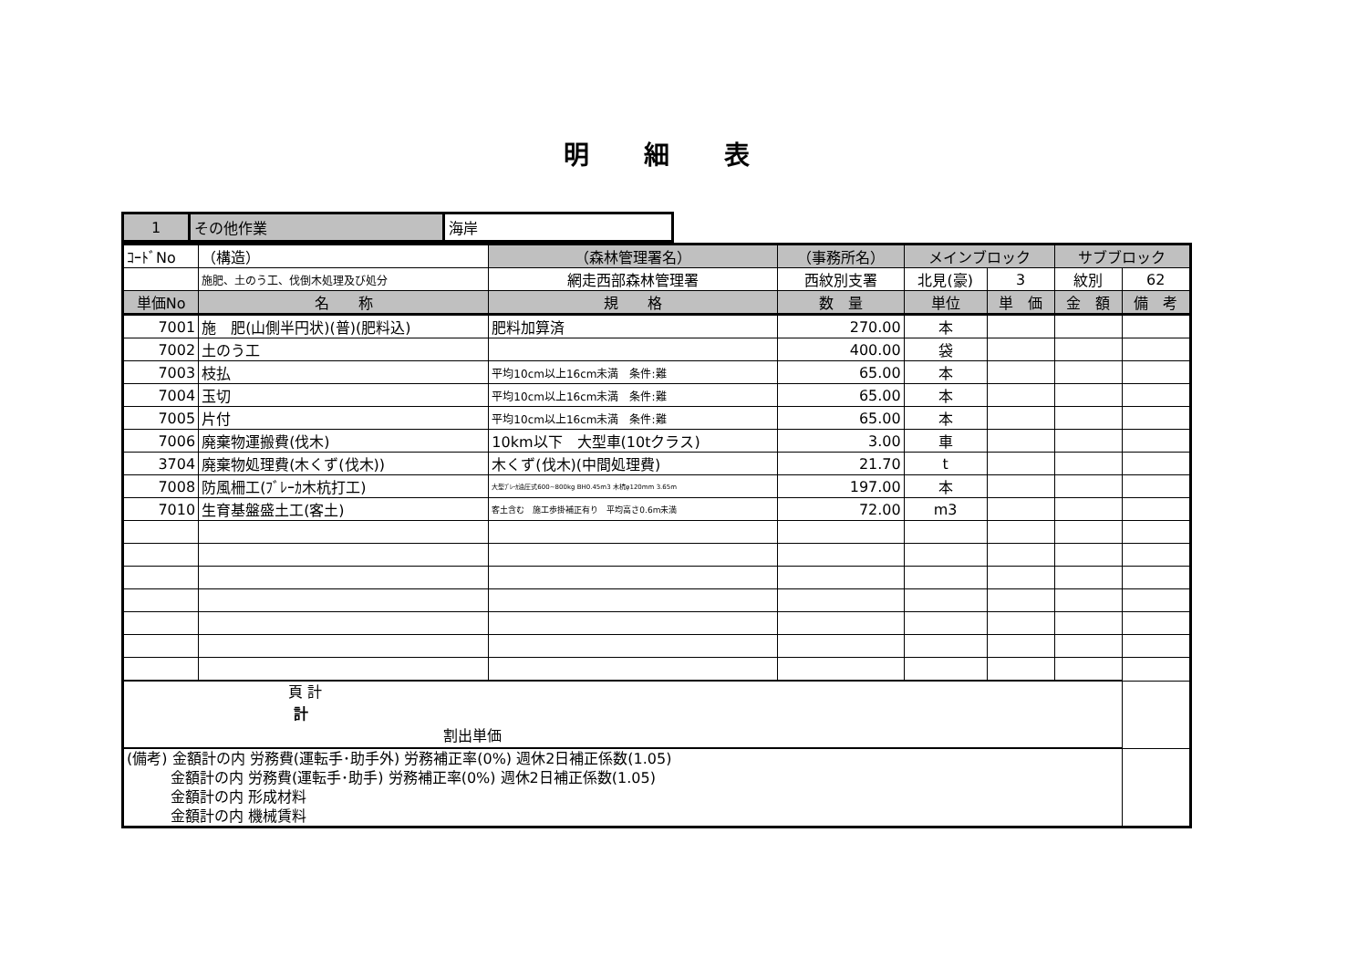明細表
| 1 | その他作業 | 海岸 |
| ｺｰﾄﾞNo | （構造） | （森林管理署名） | （事務所名） | メインブロック | | サブブロック | |
| | 施肥、土のう工、伐倒木処理及び処分 | 網走西部森林管理署 | 西紋別支署 | 北見(豪) | 3 | 紋別 | 62 |
| 単価No | 名 称 | 規 格 | 数 量 | 単位 | 単 価 | 金 額 | 備 考 |
| 7001 | 施 肥(山側半円状)(普)(肥料込) | 肥料加算済 | 270.00 | 本 | | | |
| 7002 | 土のう工 | | 400.00 | 袋 | | | |
| 7003 | 枝払 | 平均10cm以上16cm未満 条件:難 | 65.00 | 本 | | | |
| 7004 | 玉切 | 平均10cm以上16cm未満 条件:難 | 65.00 | 本 | | | |
| 7005 | 片付 | 平均10cm以上16cm未満 条件:難 | 65.00 | 本 | | | |
| 7006 | 廃棄物運搬費(伐木) | 10km以下 大型車(10tクラス) | 3.00 | 車 | | | |
| 3704 | 廃棄物処理費(木くず(伐木)) | 木くず(伐木)(中間処理費) | 21.70 | t | | | |
| 7008 | 防風柵工(ﾌﾞﾚｰｶ木杭打工) | 大型ﾌﾞﾚｰｶ油圧式600~800kg BH0.45m3 木杭φ120mm 3.65m | 197.00 | 本 | | | |
| 7010 | 生育基盤盛土工(客土) | 客土含む 施工歩掛補正有り 平均高さ0.6m未満 | 72.00 | m3 | | | |
| 頁 計 計 割出単価 | | | | | | | |
| (備考) 金額計の内 労務費(運転手･助手外) 労務補正率(0%) 週休2日補正係数(1.05) 金額計の内 労務費(運転手･助手) 労務補正率(0%) 週休2日補正係数(1.05) 金額計の内 形成材料 金額計の内 機械賃料 | | | | | | | |